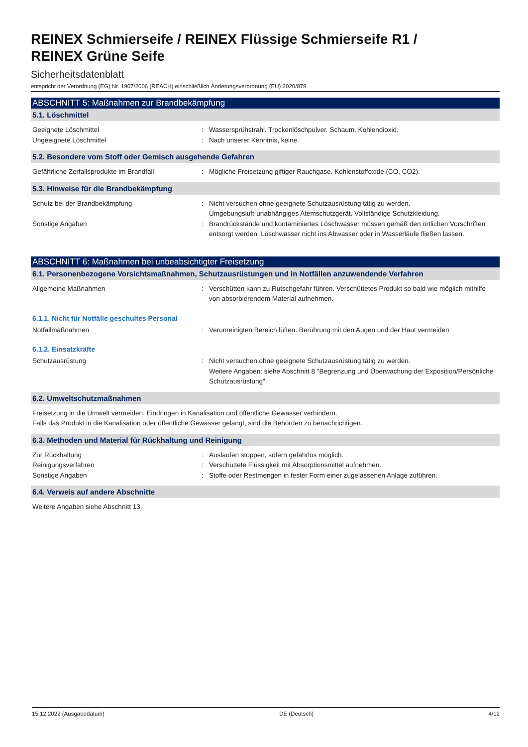REINEX Schmierseife / REINEX Flüssige Schmierseife R1 /
REINEX Grüne Seife
Sicherheitsdatenblatt
entspricht der Verordnung (EG) Nr. 1907/2006 (REACH) einschließlich Änderungsverordnung (EU) 2020/878
ABSCHNITT 5: Maßnahmen zur Brandbekämpfung
5.1. Löschmittel
Geeignete Löschmittel : Wassersprühstrahl. Trockenlöschpulver. Schaum. Kohlendioxid.
Ungeeignete Löschmittel : Nach unserer Kenntnis, keine.
5.2. Besondere vom Stoff oder Gemisch ausgehende Gefahren
Gefährliche Zerfallsprodukte im Brandfall : Mögliche Freisetzung giftiger Rauchgase. Kohlenstoffoxide (CO, CO2).
5.3. Hinweise für die Brandbekämpfung
Schutz bei der Brandbekämpfung : Nicht versuchen ohne geeignete Schutzausrüstung tätig zu werden.
Umgebungsluft-unabhängiges Atemschutzgerät. Vollständige Schutzkleidung.
Sonstige Angaben : Brandrückstände und kontaminiertes Löschwasser müssen gemäß den örtlichen Vorschriften entsorgt werden. Löschwasser nicht ins Abwasser oder in Wasserläufe fließen lassen.
ABSCHNITT 6: Maßnahmen bei unbeabsichtigter Freisetzung
6.1. Personenbezogene Vorsichtsmaßnahmen, Schutzausrüstungen und in Notfällen anzuwendende Verfahren
Allgemeine Maßnahmen : Verschütten kann zu Rutschgefahr führen. Verschüttetes Produkt so bald wie möglich mithilfe von absorbierendem Material aufnehmen.
6.1.1. Nicht für Notfälle geschultes Personal
Notfallmaßnahmen : Verunreinigten Bereich lüften. Berührung mit den Augen und der Haut vermeiden.
6.1.2. Einsatzkräfte
Schutzausrüstung : Nicht versuchen ohne geeignete Schutzausrüstung tätig zu werden.
Weitere Angaben: siehe Abschnitt 8 "Begrenzung und Überwachung der Exposition/Persönliche Schutzausrüstung".
6.2. Umweltschutzmaßnahmen
Freisetzung in die Umwelt vermeiden. Eindringen in Kanalisation und öffentliche Gewässer verhindern.
Falls das Produkt in die Kanalisation oder öffentliche Gewässer gelangt, sind die Behörden zu benachrichtigen.
6.3. Methoden und Material für Rückhaltung und Reinigung
Zur Rückhaltung : Auslaufen stoppen, sofern gefahrlos möglich.
Reinigungsverfahren : Verschüttete Flüssigkeit mit Absorptionsmittel aufnehmen.
Sonstige Angaben : Stoffe oder Restmengen in fester Form einer zugelassenen Anlage zuführen.
6.4. Verweis auf andere Abschnitte
Weitere Angaben siehe Abschnitt 13.
15.12.2022 (Ausgabedatum) DE (Deutsch) 4/12